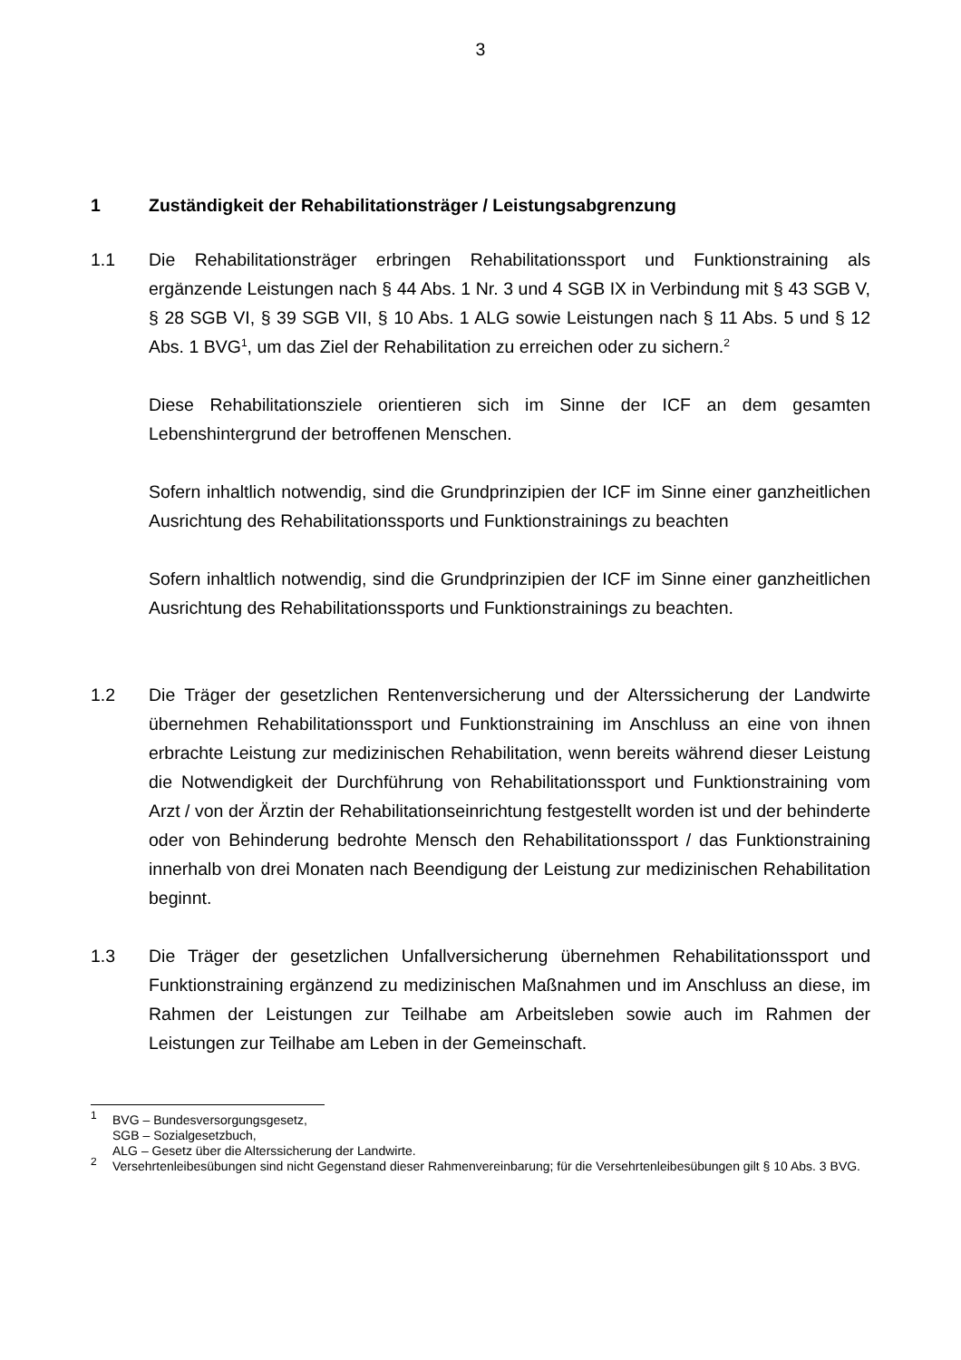3
1 Zuständigkeit der Rehabilitationsträger / Leistungsabgrenzung
1.1 Die Rehabilitationsträger erbringen Rehabilitationssport und Funktionstraining als ergänzende Leistungen nach § 44 Abs. 1 Nr. 3 und 4 SGB IX in Verbindung mit § 43 SGB V, § 28 SGB VI, § 39 SGB VII, § 10 Abs. 1 ALG sowie Leistungen nach § 11 Abs. 5 und § 12 Abs. 1 BVG<sup>1</sup>, um das Ziel der Rehabilitation zu erreichen oder zu sichern.<sup>2</sup>
Diese Rehabilitationsziele orientieren sich im Sinne der ICF an dem gesamten Lebenshintergrund der betroffenen Menschen.
Sofern inhaltlich notwendig, sind die Grundprinzipien der ICF im Sinne einer ganzheitlichen Ausrichtung des Rehabilitationssports und Funktionstrainings zu beachten
Sofern inhaltlich notwendig, sind die Grundprinzipien der ICF im Sinne einer ganzheitlichen Ausrichtung des Rehabilitationssports und Funktionstrainings zu beachten.
1.2 Die Träger der gesetzlichen Rentenversicherung und der Alterssicherung der Landwirte übernehmen Rehabilitationssport und Funktionstraining im Anschluss an eine von ihnen erbrachte Leistung zur medizinischen Rehabilitation, wenn bereits während dieser Leistung die Notwendigkeit der Durchführung von Rehabilitationssport und Funktionstraining vom Arzt / von der Ärztin der Rehabilitationseinrichtung festgestellt worden ist und der behinderte oder von Behinderung bedrohte Mensch den Rehabilitationssport / das Funktionstraining innerhalb von drei Monaten nach Beendigung der Leistung zur medizinischen Rehabilitation beginnt.
1.3 Die Träger der gesetzlichen Unfallversicherung übernehmen Rehabilitationssport und Funktionstraining ergänzend zu medizinischen Maßnahmen und im Anschluss an diese, im Rahmen der Leistungen zur Teilhabe am Arbeitsleben sowie auch im Rahmen der Leistungen zur Teilhabe am Leben in der Gemeinschaft.
<sup>1</sup>
BVG – Bundesversorgungsgesetz,
SGB – Sozialgesetzbuch,
ALG – Gesetz über die Alterssicherung der Landwirte.
<sup>2</sup>
Versehrtenleibesübungen sind nicht Gegenstand dieser Rahmenvereinbarung; für die Versehrtenleibesübungen gilt § 10 Abs. 3 BVG.